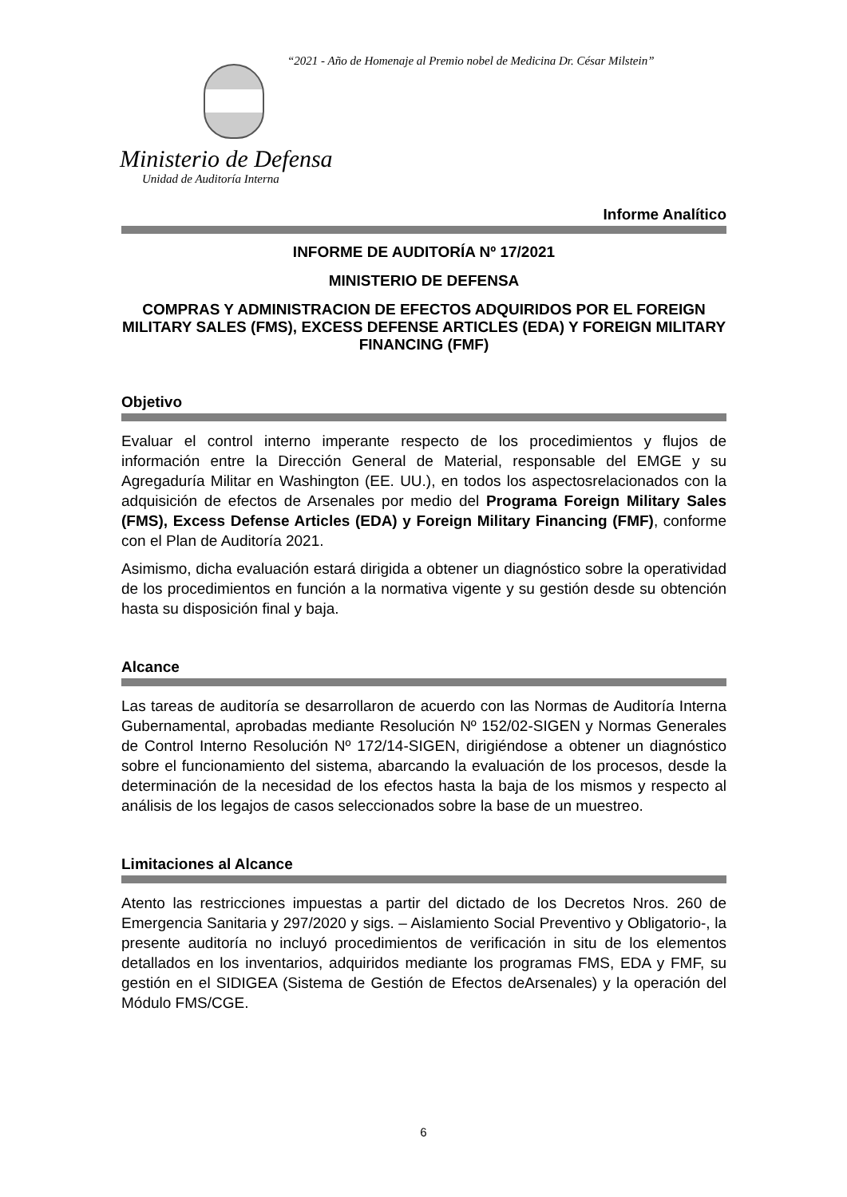“2021 - Año de Homenaje al Premio nobel de Medicina Dr. César Milstein”
Ministerio de Defensa
Unidad de Auditoría Interna
Informe Analítico
INFORME DE AUDITORÍA Nº 17/2021
MINISTERIO DE DEFENSA
COMPRAS Y ADMINISTRACION DE EFECTOS ADQUIRIDOS POR EL FOREIGN MILITARY SALES (FMS), EXCESS DEFENSE ARTICLES (EDA) Y FOREIGN MILITARY FINANCING (FMF)
Objetivo
Evaluar el control interno imperante respecto de los procedimientos y flujos de información entre la Dirección General de Material, responsable del EMGE y su Agregaduría Militar en Washington (EE. UU.), en todos los aspectosrelacionados con la adquisición de efectos de Arsenales por medio del Programa Foreign Military Sales (FMS), Excess Defense Articles (EDA) y Foreign Military Financing (FMF), conforme con el Plan de Auditoría 2021.
Asimismo, dicha evaluación estará dirigida a obtener un diagnóstico sobre la operatividad de los procedimientos en función a la normativa vigente y su gestión desde su obtención hasta su disposición final y baja.
Alcance
Las tareas de auditoría se desarrollaron de acuerdo con las Normas de Auditoría Interna Gubernamental, aprobadas mediante Resolución Nº 152/02-SIGEN y Normas Generales de Control Interno Resolución Nº 172/14-SIGEN, dirigiéndose a obtener un diagnóstico sobre el funcionamiento del sistema, abarcando la evaluación de los procesos, desde la determinación de la necesidad de los efectos hasta la baja de los mismos y respecto al análisis de los legajos de casos seleccionados sobre la base de un muestreo.
Limitaciones al Alcance
Atento las restricciones impuestas a partir del dictado de los Decretos Nros. 260 de Emergencia Sanitaria y 297/2020 y sigs. – Aislamiento Social Preventivo y Obligatorio-, la presente auditoría no incluyó procedimientos de verificación in situ de los elementos detallados en los inventarios, adquiridos mediante los programas FMS, EDA y FMF, su gestión en el SIDIGEA (Sistema de Gestión de Efectos deArsenales) y la operación del Módulo FMS/CGE.
6